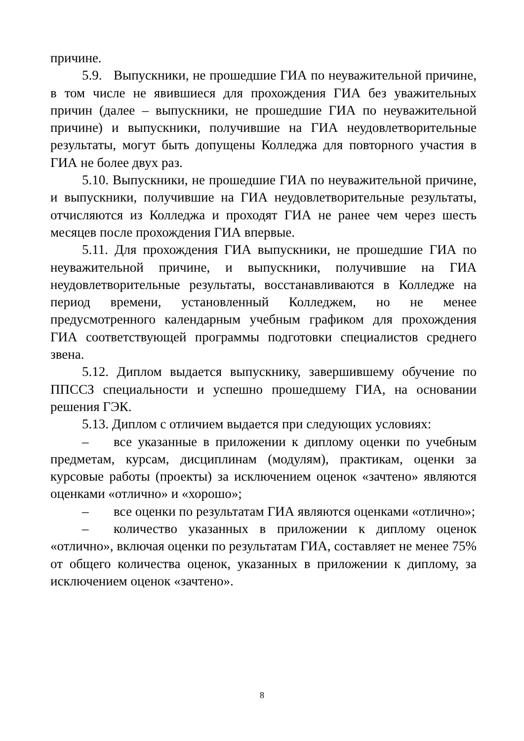причине.
5.9. Выпускники, не прошедшие ГИА по неуважительной причине, в том числе не явившиеся для прохождения ГИА без уважительных причин (далее – выпускники, не прошедшие ГИА по неуважительной причине) и выпускники, получившие на ГИА неудовлетворительные результаты, могут быть допущены Колледжа для повторного участия в ГИА не более двух раз.
5.10. Выпускники, не прошедшие ГИА по неуважительной причине, и выпускники, получившие на ГИА неудовлетворительные результаты, отчисляются из Колледжа и проходят ГИА не ранее чем через шесть месяцев после прохождения ГИА впервые.
5.11. Для прохождения ГИА выпускники, не прошедшие ГИА по неуважительной причине, и выпускники, получившие на ГИА неудовлетворительные результаты, восстанавливаются в Колледже на период времени, установленный Колледжем, но не менее предусмотренного календарным учебным графиком для прохождения ГИА соответствующей программы подготовки специалистов среднего звена.
5.12. Диплом выдается выпускнику, завершившему обучение по ППССЗ специальности и успешно прошедшему ГИА, на основании решения ГЭК.
5.13. Диплом с отличием выдается при следующих условиях:
– все указанные в приложении к диплому оценки по учебным предметам, курсам, дисциплинам (модулям), практикам, оценки за курсовые работы (проекты) за исключением оценок «зачтено» являются оценками «отлично» и «хорошо»;
– все оценки по результатам ГИА являются оценками «отлично»;
– количество указанных в приложении к диплому оценок «отлично», включая оценки по результатам ГИА, составляет не менее 75% от общего количества оценок, указанных в приложении к диплому, за исключением оценок «зачтено».
8